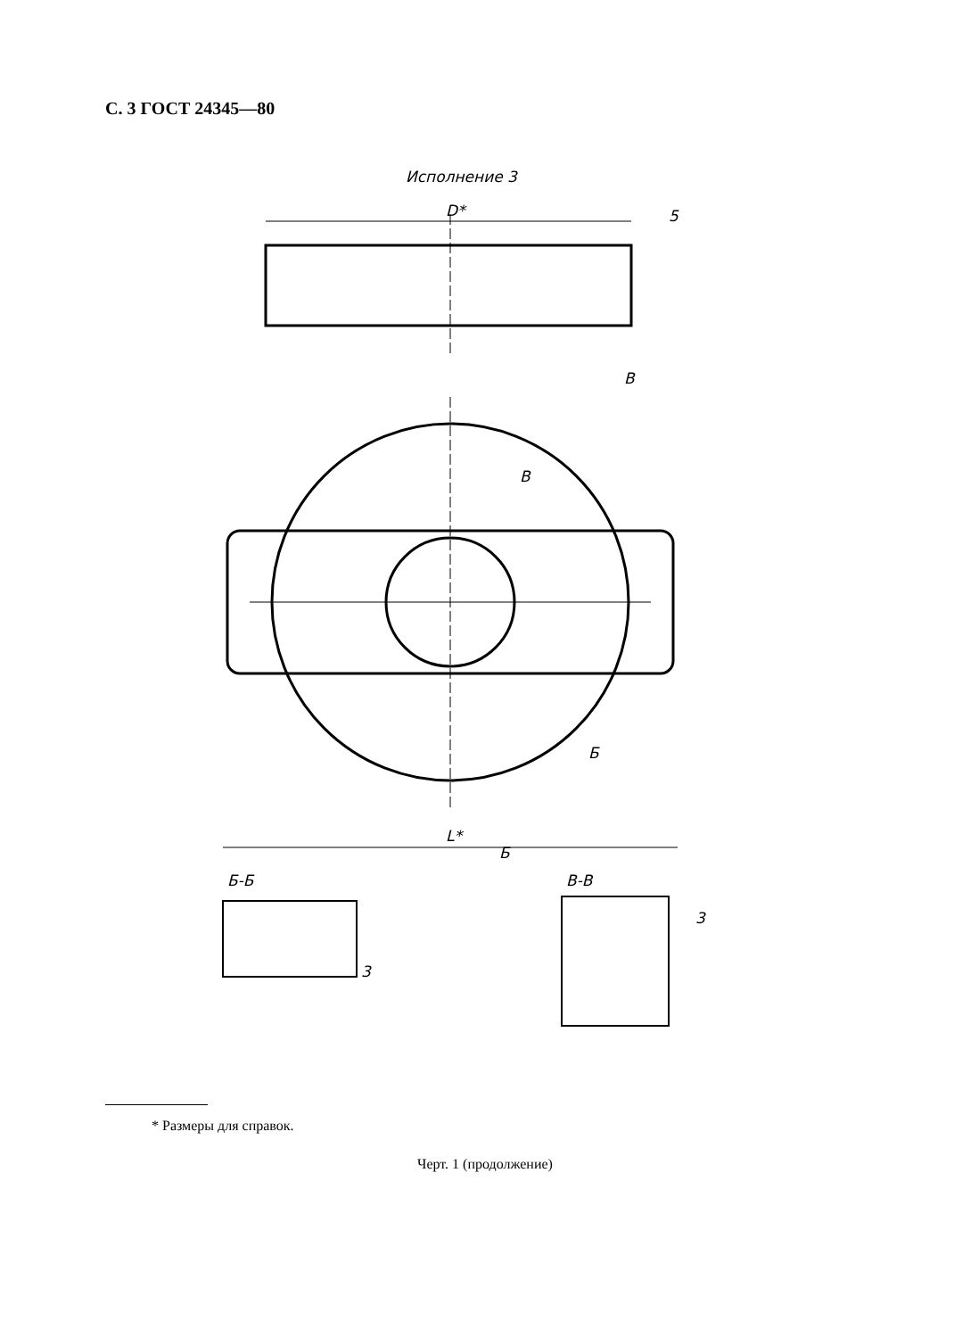С. 3 ГОСТ 24345—80
Исполнение 3
D*
5
L*
В
В
Б
Б
Б-Б
В-В
3
3
* Размеры для справок.
Черт. 1 (продолжение)